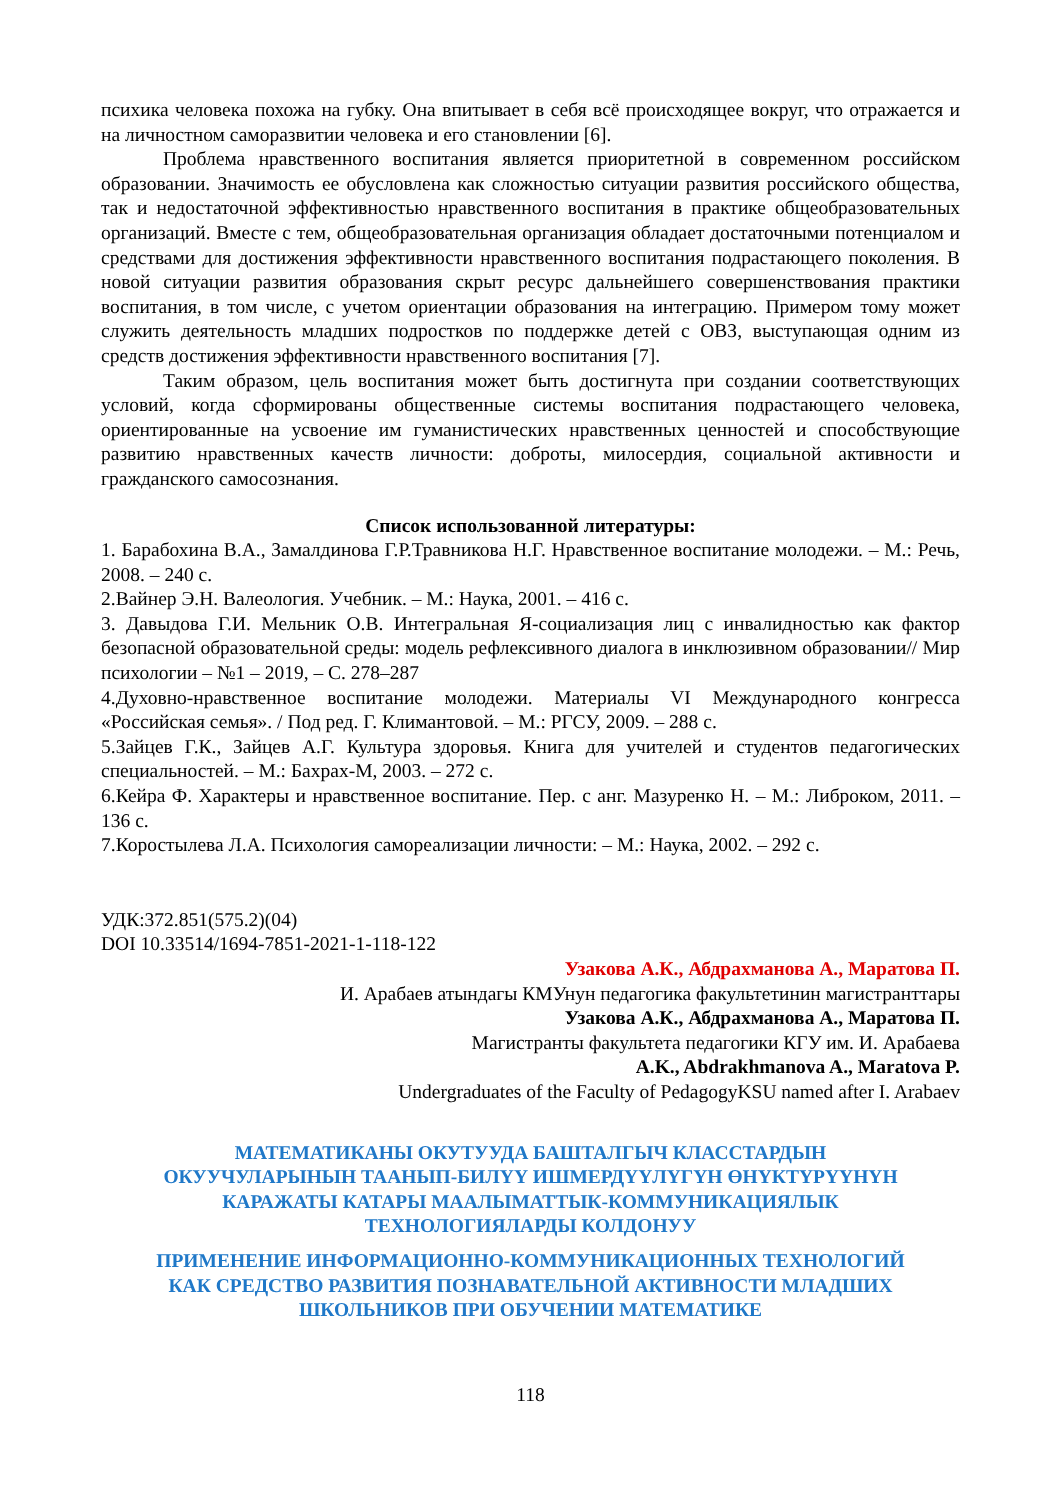психика человека похожа на губку. Она впитывает в себя всё происходящее вокруг, что отражается и на личностном саморазвитии человека и его становлении [6].
Проблема нравственного воспитания является приоритетной в современном российском образовании. Значимость ее обусловлена как сложностью ситуации развития российского общества, так и недостаточной эффективностью нравственного воспитания в практике общеобразовательных организаций. Вместе с тем, общеобразовательная организация обладает достаточными потенциалом и средствами для достижения эффективности нравственного воспитания подрастающего поколения. В новой ситуации развития образования скрыт ресурс дальнейшего совершенствования практики воспитания, в том числе, с учетом ориентации образования на интеграцию. Примером тому может служить деятельность младших подростков по поддержке детей с ОВЗ, выступающая одним из средств достижения эффективности нравственного воспитания [7].
Таким образом, цель воспитания может быть достигнута при создании соответствующих условий, когда сформированы общественные системы воспитания подрастающего человека, ориентированные на усвоение им гуманистических нравственных ценностей и способствующие развитию нравственных качеств личности: доброты, милосердия, социальной активности и гражданского самосознания.
Список использованной литературы:
1. Барабохина В.А., Замалдинова Г.Р.Травникова Н.Г. Нравственное воспитание молодежи. – М.: Речь, 2008. – 240 с.
2.Вайнер Э.Н. Валеология. Учебник. – М.: Наука, 2001. – 416 с.
3. Давыдова Г.И. Мельник О.В. Интегральная Я-социализация лиц с инвалидностью как фактор безопасной образовательной среды: модель рефлексивного диалога в инклюзивном образовании// Мир психологии – №1 – 2019, – С. 278–287
4.Духовно-нравственное воспитание молодежи. Материалы VI Международного конгресса «Российская семья». / Под ред. Г. Климантовой. – М.: РГСУ, 2009. – 288 с.
5.Зайцев Г.К., Зайцев А.Г. Культура здоровья. Книга для учителей и студентов педагогических специальностей. – М.: Бахрах-М, 2003. – 272 с.
6.Кейра Ф. Характеры и нравственное воспитание. Пер. с анг. Мазуренко Н. – М.: Либроком, 2011. – 136 с.
7.Коростылева Л.А. Психология самореализации личности: – М.: Наука, 2002. – 292 с.
УДК:372.851(575.2)(04)
DOI 10.33514/1694-7851-2021-1-118-122
Узакова А.К., Абдрахманова А., Маратова П.
И. Арабаев атындагы КМУнун педагогика факультетинин магистранттары
Узакова А.К., Абдрахманова А., Маратова П.
Магистранты факультета педагогики КГУ им. И. Арабаева
A.K., Abdrakhmanova A., Maratova P.
Undergraduates of the Faculty of PedagogyKSU named after I. Arabaev
МАТЕМАТИКАНЫ ОКУТУУДА БАШТАЛГЫЧ КЛАССТАРДЫН
ОКУУЧУЛАРЫНЫН ТААНЫП-БИЛҮҮ ИШМЕРДҮҮЛҮГҮН ӨНҮКТҮРҮҮНҮН
КАРАЖАТЫ КАТАРЫ МААЛЫМАТТЫК-КОММУНИКАЦИЯЛЫК
ТЕХНОЛОГИЯЛАРДЫ КОЛДОНУУ
ПРИМЕНЕНИЕ ИНФОРМАЦИОННО-КОММУНИКАЦИОННЫХ ТЕХНОЛОГИЙ
КАК СРЕДСТВО РАЗВИТИЯ ПОЗНАВАТЕЛЬНОЙ АКТИВНОСТИ МЛАДШИХ
ШКОЛЬНИКОВ ПРИ ОБУЧЕНИИ МАТЕМАТИКЕ
118